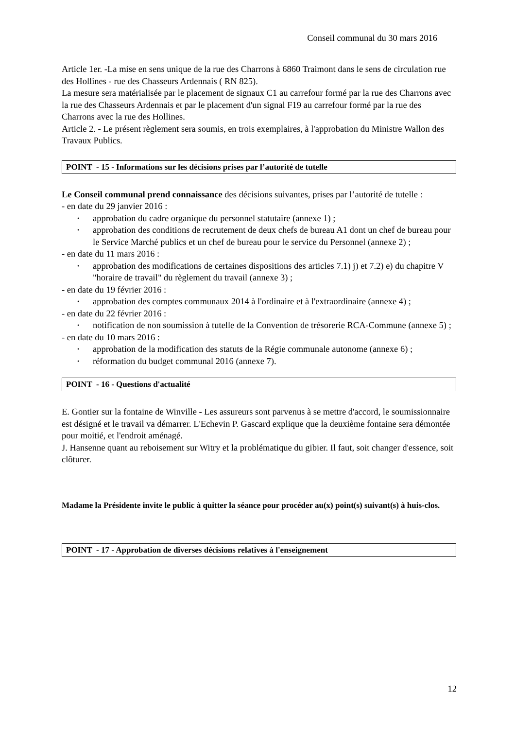Conseil communal du 30 mars 2016
Article 1er. -La mise en sens unique de la rue des Charrons à 6860 Traimont dans le sens de circulation rue des Hollines - rue des Chasseurs Ardennais ( RN 825).
La mesure sera matérialisée par le placement de signaux C1 au carrefour formé par la rue des Charrons avec la rue des Chasseurs Ardennais et par le placement d'un signal F19 au carrefour formé par la rue des Charrons avec la rue des Hollines.
Article 2. - Le présent règlement sera soumis, en trois exemplaires, à l'approbation du Ministre Wallon des Travaux Publics.
POINT - 15 - Informations sur les décisions prises par l’autorité de tutelle
Le Conseil communal prend connaissance des décisions suivantes, prises par l’autorité de tutelle :
- en date du 29 janvier 2016 :
• approbation du cadre organique du personnel statutaire (annexe 1) ;
• approbation des conditions de recrutement de deux chefs de bureau A1 dont un chef de bureau pour le Service Marché publics et un chef de bureau pour le service du Personnel (annexe 2) ;
- en date du 11 mars 2016 :
• approbation des modifications de certaines dispositions des articles 7.1) j) et 7.2) e) du chapitre V "horaire de travail" du règlement du travail (annexe 3) ;
- en date du 19 février 2016 :
• approbation des comptes communaux 2014 à l'ordinaire et à l'extraordinaire (annexe 4) ;
- en date du 22 février 2016 :
• notification de non soumission à tutelle de la Convention de trésorerie RCA-Commune (annexe 5) ;
- en date du 10 mars 2016 :
• approbation de la modification des statuts de la Régie communale autonome (annexe 6) ;
• réformation du budget communal 2016 (annexe 7).
POINT - 16 - Questions d'actualité
E. Gontier sur la fontaine de Winville - Les assureurs sont parvenus à se mettre d'accord, le soumissionnaire est désigné et le travail va démarrer. L'Echevin P. Gascard explique que la deuxième fontaine sera démontée pour moitié, et l'endroit aménagé.
J. Hansenne quant au reboisement sur Witry et la problématique du gibier. Il faut, soit changer d'essence, soit clôturer.
Madame la Présidente invite le public à quitter la séance pour procéder au(x) point(s) suivant(s) à huis-clos.
POINT - 17 - Approbation de diverses décisions relatives à l'enseignement
12